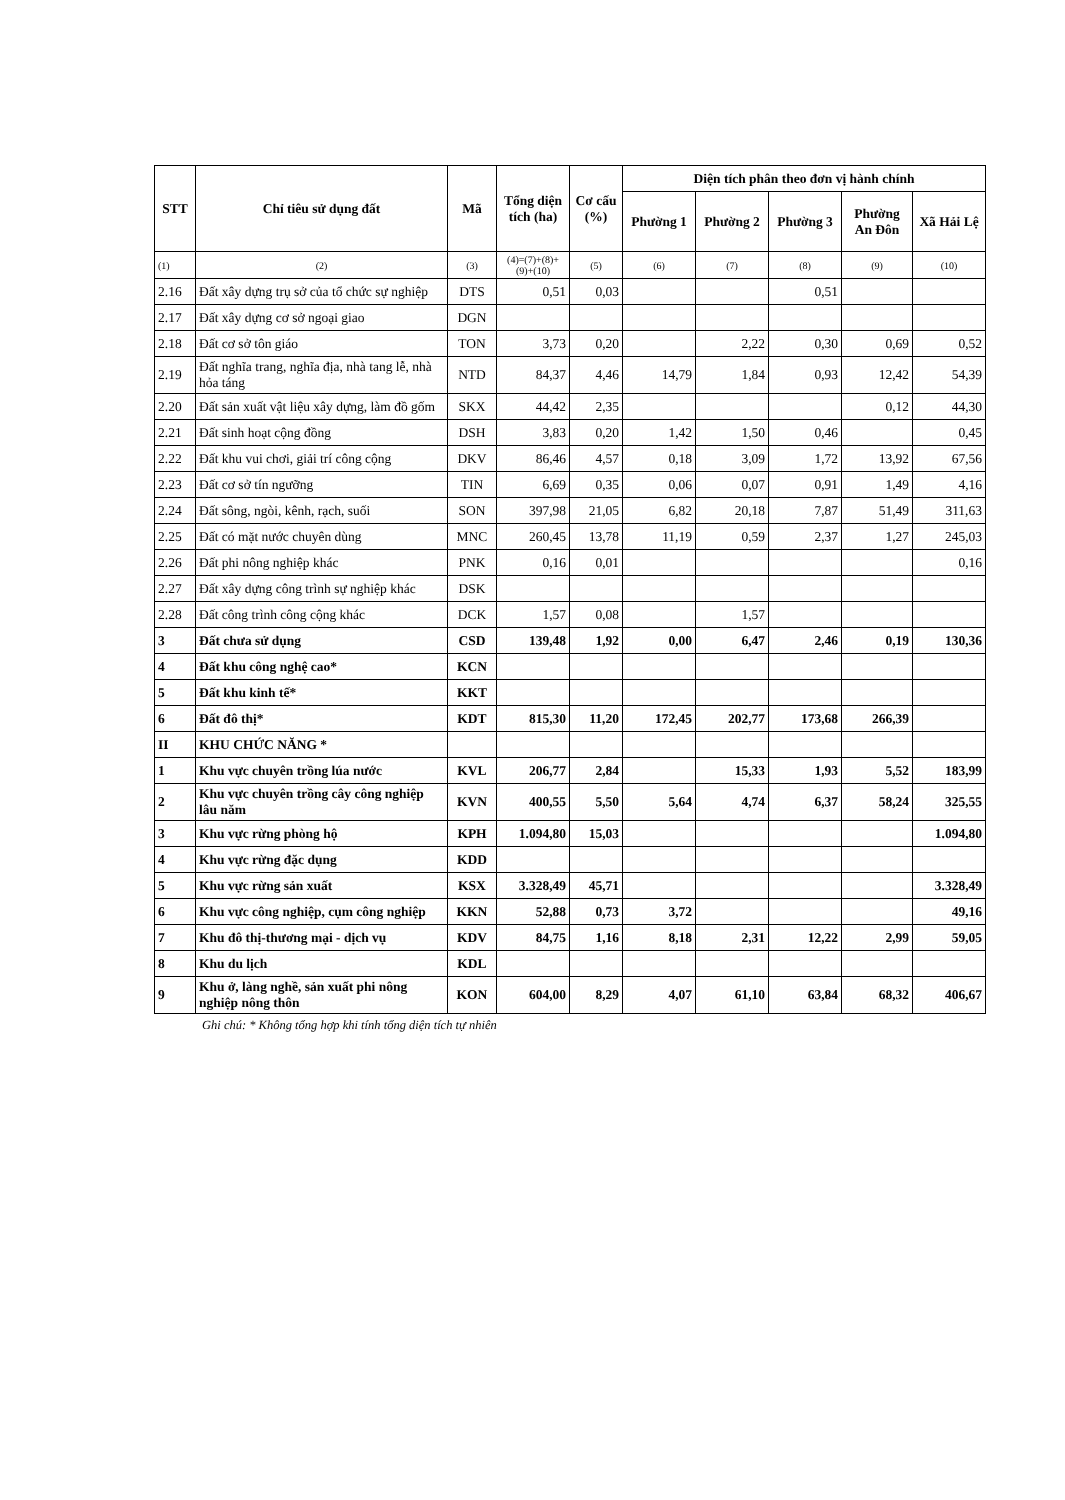| STT | Chỉ tiêu sử dụng đất | Mã | Tổng diện tích (ha) | Cơ cấu (%) | Diện tích phân theo đơn vị hành chính | | | | |
| --- | --- | --- | --- | --- | --- | --- | --- | --- | --- |
| | | | | | Phường 1 | Phường 2 | Phường 3 | Phường An Đôn | Xã Hải Lệ |
| (1) | (2) | (3) | (4)=(7)+(8)+(9)+(10) | (5) | (6) | (7) | (8) | (9) | (10) |
| 2.16 | Đất xây dựng trụ sở của tổ chức sự nghiệp | DTS | 0,51 | 0,03 | | | 0,51 | | |
| 2.17 | Đất xây dựng cơ sở ngoại giao | DGN | | | | | | | |
| 2.18 | Đất cơ sở tôn giáo | TON | 3,73 | 0,20 | | 2,22 | 0,30 | 0,69 | 0,52 |
| 2.19 | Đất nghĩa trang, nghĩa địa, nhà tang lễ, nhà hỏa táng | NTD | 84,37 | 4,46 | 14,79 | 1,84 | 0,93 | 12,42 | 54,39 |
| 2.20 | Đất sản xuất vật liệu xây dựng, làm đồ gốm | SKX | 44,42 | 2,35 | | | | 0,12 | 44,30 |
| 2.21 | Đất sinh hoạt cộng đồng | DSH | 3,83 | 0,20 | 1,42 | 1,50 | 0,46 | | 0,45 |
| 2.22 | Đất khu vui chơi, giải trí công cộng | DKV | 86,46 | 4,57 | 0,18 | 3,09 | 1,72 | 13,92 | 67,56 |
| 2.23 | Đất cơ sở tín ngưỡng | TIN | 6,69 | 0,35 | 0,06 | 0,07 | 0,91 | 1,49 | 4,16 |
| 2.24 | Đất sông, ngòi, kênh, rạch, suối | SON | 397,98 | 21,05 | 6,82 | 20,18 | 7,87 | 51,49 | 311,63 |
| 2.25 | Đất có mặt nước chuyên dùng | MNC | 260,45 | 13,78 | 11,19 | 0,59 | 2,37 | 1,27 | 245,03 |
| 2.26 | Đất phi nông nghiệp khác | PNK | 0,16 | 0,01 | | | | | 0,16 |
| 2.27 | Đất xây dựng công trình sự nghiệp khác | DSK | | | | | | | |
| 2.28 | Đất công trình công cộng khác | DCK | 1,57 | 0,08 | | 1,57 | | | |
| 3 | Đất chưa sử dụng | CSD | 139,48 | 1,92 | 0,00 | 6,47 | 2,46 | 0,19 | 130,36 |
| 4 | Đất khu công nghệ cao* | KCN | | | | | | | |
| 5 | Đất khu kinh tế* | KKT | | | | | | | |
| 6 | Đất đô thị* | KDT | 815,30 | 11,20 | 172,45 | 202,77 | 173,68 | 266,39 | |
| II | KHU CHỨC NĂNG * | | | | | | | | |
| 1 | Khu vực chuyên trồng lúa nước | KVL | 206,77 | 2,84 | | 15,33 | 1,93 | 5,52 | 183,99 |
| 2 | Khu vực chuyên trồng cây công nghiệp lâu năm | KVN | 400,55 | 5,50 | 5,64 | 4,74 | 6,37 | 58,24 | 325,55 |
| 3 | Khu vực rừng phòng hộ | KPH | 1.094,80 | 15,03 | | | | | 1.094,80 |
| 4 | Khu vực rừng đặc dụng | KDD | | | | | | | |
| 5 | Khu vực rừng sản xuất | KSX | 3.328,49 | 45,71 | | | | | 3.328,49 |
| 6 | Khu vực công nghiệp, cụm công nghiệp | KKN | 52,88 | 0,73 | 3,72 | | | | 49,16 |
| 7 | Khu đô thị-thương mại - dịch vụ | KDV | 84,75 | 1,16 | 8,18 | 2,31 | 12,22 | 2,99 | 59,05 |
| 8 | Khu du lịch | KDL | | | | | | | |
| 9 | Khu ở, làng nghề, sản xuất phi nông nghiệp nông thôn | KON | 604,00 | 8,29 | 4,07 | 61,10 | 63,84 | 68,32 | 406,67 |
Ghi chú: * Không tổng hợp khi tính tổng diện tích tự nhiên